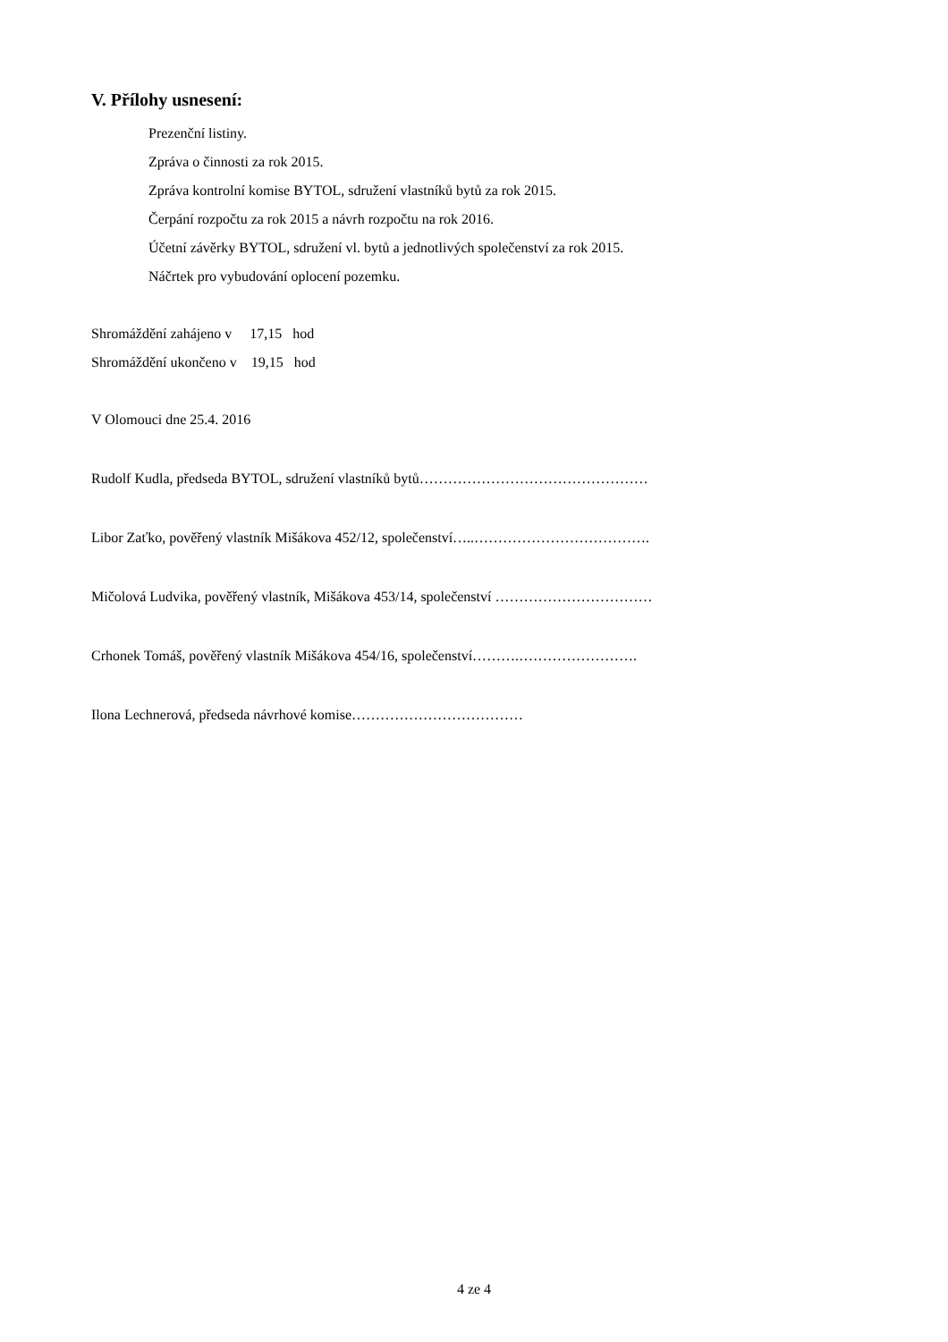V. Přílohy usnesení:
Prezenční listiny.
Zpráva o činnosti za rok 2015.
Zpráva kontrolní komise BYTOL, sdružení vlastníků bytů za rok 2015.
Čerpání rozpočtu za rok 2015 a návrh rozpočtu na rok 2016.
Účetní závěrky BYTOL, sdružení vl. bytů a jednotlivých společenství za rok 2015.
Náčrtek pro vybudování oplocení pozemku.
Shromáždění zahájeno v 17,15 hod
Shromáždění ukončeno v 19,15 hod
V Olomouci dne 25.4. 2016
Rudolf Kudla, předseda BYTOL, sdružení vlastníků bytů…………………………………………
Libor Zaťko, pověřený vlastník Mišákova 452/12, společenství…..……………………………….
Mičolová Ludvika, pověřený vlastník, Mišákova 453/14, společenství ……………………………
Crhonek Tomáš, pověřený vlastník Mišákova 454/16, společenství……….…………………….
Ilona Lechnerová, předseda návrhové komise………………………………
4 ze 4